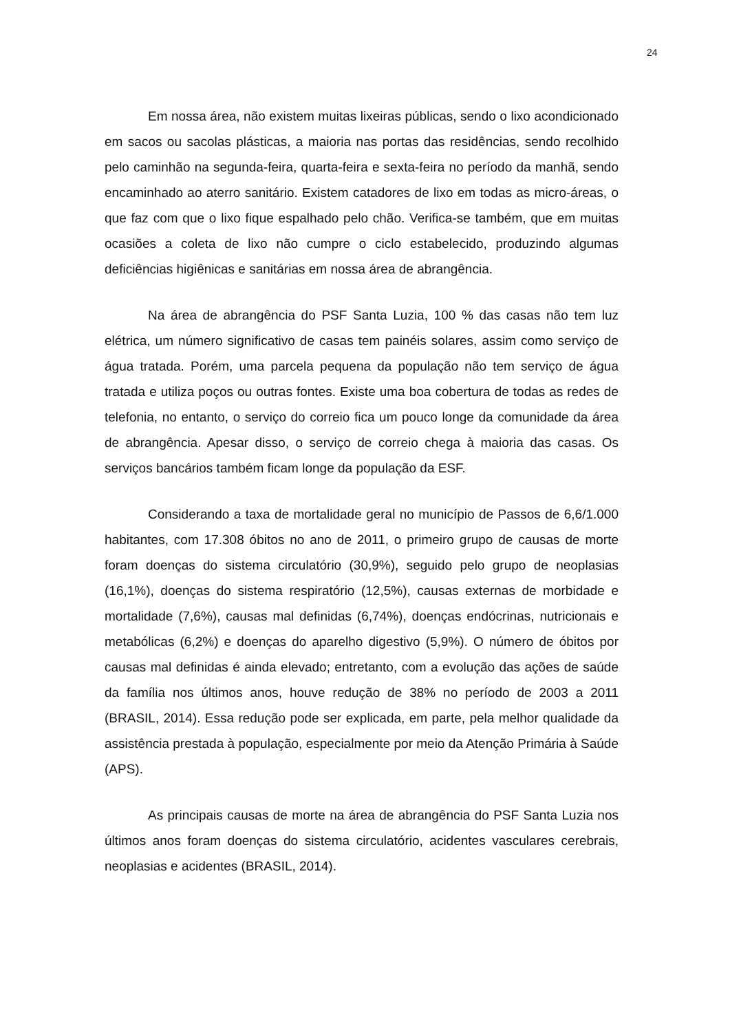24
Em nossa área, não existem muitas lixeiras públicas, sendo o lixo acondicionado em sacos ou sacolas plásticas, a maioria nas portas das residências, sendo recolhido pelo caminhão na segunda-feira, quarta-feira e sexta-feira no período da manhã, sendo encaminhado ao aterro sanitário. Existem catadores de lixo em todas as micro-áreas, o que faz com que o lixo fique espalhado pelo chão. Verifica-se também, que em muitas ocasiões a coleta de lixo não cumpre o ciclo estabelecido, produzindo algumas deficiências higiênicas e sanitárias em nossa área de abrangência.
Na área de abrangência do PSF Santa Luzia, 100 % das casas não tem luz elétrica, um número significativo de casas tem painéis solares, assim como serviço de água tratada. Porém, uma parcela pequena da população não tem serviço de água tratada e utiliza poços ou outras fontes. Existe uma boa cobertura de todas as redes de telefonia, no entanto, o serviço do correio fica um pouco longe da comunidade da área de abrangência. Apesar disso, o serviço de correio chega à maioria das casas. Os serviços bancários também ficam longe da população da ESF.
Considerando a taxa de mortalidade geral no município de Passos de 6,6/1.000 habitantes, com 17.308 óbitos no ano de 2011, o primeiro grupo de causas de morte foram doenças do sistema circulatório (30,9%), seguido pelo grupo de neoplasias (16,1%), doenças do sistema respiratório (12,5%), causas externas de morbidade e mortalidade (7,6%), causas mal definidas (6,74%), doenças endócrinas, nutricionais e metabólicas (6,2%) e doenças do aparelho digestivo (5,9%). O número de óbitos por causas mal definidas é ainda elevado; entretanto, com a evolução das ações de saúde da família nos últimos anos, houve redução de 38% no período de 2003 a 2011 (BRASIL, 2014). Essa redução pode ser explicada, em parte, pela melhor qualidade da assistência prestada à população, especialmente por meio da Atenção Primária à Saúde (APS).
As principais causas de morte na área de abrangência do PSF Santa Luzia nos últimos anos foram doenças do sistema circulatório, acidentes vasculares cerebrais, neoplasias e acidentes (BRASIL, 2014).